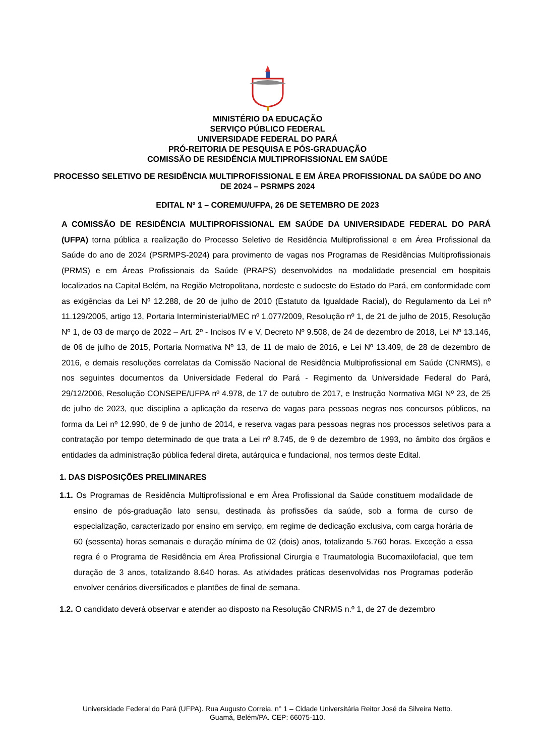MINISTÉRIO DA EDUCAÇÃO
SERVIÇO PÚBLICO FEDERAL
UNIVERSIDADE FEDERAL DO PARÁ
PRÓ-REITORIA DE PESQUISA E PÓS-GRADUAÇÃO
COMISSÃO DE RESIDÊNCIA MULTIPROFISSIONAL EM SAÚDE
PROCESSO SELETIVO DE RESIDÊNCIA MULTIPROFISSIONAL E EM ÁREA PROFISSIONAL DA SAÚDE DO ANO DE 2024 – PSRMPS 2024
EDITAL Nº 1 – COREMU/UFPA, 26 DE SETEMBRO DE 2023
A COMISSÃO DE RESIDÊNCIA MULTIPROFISSIONAL EM SAÚDE DA UNIVERSIDADE FEDERAL DO PARÁ (UFPA) torna pública a realização do Processo Seletivo de Residência Multiprofissional e em Área Profissional da Saúde do ano de 2024 (PSRMPS-2024) para provimento de vagas nos Programas de Residências Multiprofissionais (PRMS) e em Áreas Profissionais da Saúde (PRAPS) desenvolvidos na modalidade presencial em hospitais localizados na Capital Belém, na Região Metropolitana, nordeste e sudoeste do Estado do Pará, em conformidade com as exigências da Lei Nº 12.288, de 20 de julho de 2010 (Estatuto da Igualdade Racial), do Regulamento da Lei nº 11.129/2005, artigo 13, Portaria Interministerial/MEC nº 1.077/2009, Resolução nº 1, de 21 de julho de 2015, Resolução Nº 1, de 03 de março de 2022 – Art. 2º - Incisos IV e V, Decreto Nº 9.508, de 24 de dezembro de 2018, Lei Nº 13.146, de 06 de julho de 2015, Portaria Normativa Nº 13, de 11 de maio de 2016, e Lei Nº 13.409, de 28 de dezembro de 2016, e demais resoluções correlatas da Comissão Nacional de Residência Multiprofissional em Saúde (CNRMS), e nos seguintes documentos da Universidade Federal do Pará - Regimento da Universidade Federal do Pará, 29/12/2006, Resolução CONSEPE/UFPA nº 4.978, de 17 de outubro de 2017, e Instrução Normativa MGI Nº 23, de 25 de julho de 2023, que disciplina a aplicação da reserva de vagas para pessoas negras nos concursos públicos, na forma da Lei nº 12.990, de 9 de junho de 2014, e reserva vagas para pessoas negras nos processos seletivos para a contratação por tempo determinado de que trata a Lei nº 8.745, de 9 de dezembro de 1993, no âmbito dos órgãos e entidades da administração pública federal direta, autárquica e fundacional, nos termos deste Edital.
1. DAS DISPOSIÇÕES PRELIMINARES
1.1. Os Programas de Residência Multiprofissional e em Área Profissional da Saúde constituem modalidade de ensino de pós-graduação lato sensu, destinada às profissões da saúde, sob a forma de curso de especialização, caracterizado por ensino em serviço, em regime de dedicação exclusiva, com carga horária de 60 (sessenta) horas semanais e duração mínima de 02 (dois) anos, totalizando 5.760 horas. Exceção a essa regra é o Programa de Residência em Área Profissional Cirurgia e Traumatologia Bucomaxilofacial, que tem duração de 3 anos, totalizando 8.640 horas. As atividades práticas desenvolvidas nos Programas poderão envolver cenários diversificados e plantões de final de semana.
1.2. O candidato deverá observar e atender ao disposto na Resolução CNRMS n.º 1, de 27 de dezembro
Universidade Federal do Pará (UFPA). Rua Augusto Correia, n° 1 – Cidade Universitária Reitor José da Silveira Netto.
Guamá, Belém/PA. CEP: 66075-110.